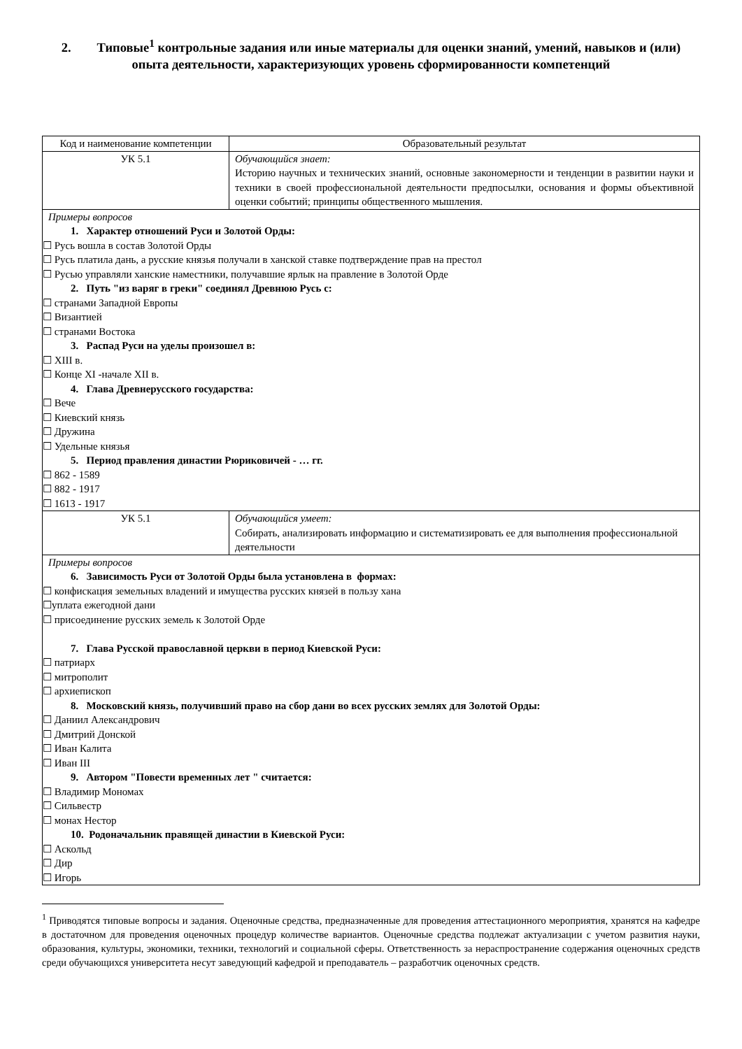2. Типовые<sup>1</sup> контрольные задания или иные материалы для оценки знаний, умений, навыков и (или) опыта деятельности, характеризующих уровень сформированности компетенций
| Код и наименование компетенции | Образовательный результат |
| УК 5.1 | Обучающийся знает: Историю научных и технических знаний, основные закономерности и тенденции в развитии науки и техники в своей профессиональной деятельности предпосылки, основания и формы объективной оценки событий; принципы общественного мышления. |
| Примеры вопросов 1. Характер отношений Руси и Золотой Орды: ☐ Русь вошла в состав Золотой Орды ☐ Русь платила дань, а русские князья получали в ханской ставке подтверждение прав на престол ☐ Русью управляли ханские наместники, получавшие ярлык на правление в Золотой Орде 2. Путь "из варяг в греки" соединял Древнюю Русь с: ☐ странами Западной Европы ☐ Византией ☐ странами Востока 3. Распад Руси на уделы произошел в: ☐ XIII в. ☐ Конце XI -начале XII в. 4. Глава Древнерусского государства: ☐ Вече ☐ Киевский князь ☐ Дружина ☐ Удельные князья 5. Период правления династии Рюриковичей - … гг. ☐ 862 - 1589 ☐ 882 - 1917 ☐ 1613 - 1917 | |
| УК 5.1 | Обучающийся умеет: Собирать, анализировать информацию и систематизировать ее для выполнения профессиональной деятельности |
| Примеры вопросов 6. Зависимость Руси от Золотой Орды была установлена в формах: ☐ конфискация земельных владений и имущества русских князей в пользу хана ☐уплата ежегодной дани ☐ присоединение русских земель к Золотой Орде 7. Глава Русской православной церкви в период Киевской Руси: ☐ патриарх ☐ митрополит ☐ архиепископ 8. Московский князь, получивший право на сбор дани во всех русских землях для Золотой Орды: ☐ Даниил Александрович ☐ Дмитрий Донской ☐ Иван Калита ☐ Иван III 9. Автором "Повести временных лет " считается: ☐ Владимир Мономах ☐ Сильвестр ☐ монах Нестор 10. Родоначальник правящей династии в Киевской Руси: ☐ Аскольд ☐ Дир ☐ Игорь | |
<sup>1</sup> Приводятся типовые вопросы и задания. Оценочные средства, предназначенные для проведения аттестационного мероприятия, хранятся на кафедре в достаточном для проведения оценочных процедур количестве вариантов. Оценочные средства подлежат актуализации с учетом развития науки, образования, культуры, экономики, техники, технологий и социальной сферы. Ответственность за нераспространение содержания оценочных средств среди обучающихся университета несут заведующий кафедрой и преподаватель – разработчик оценочных средств.